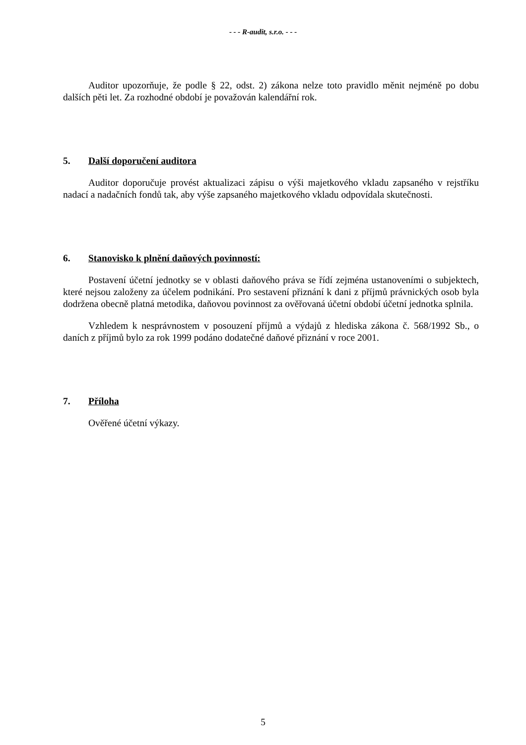- - - R-audit, s.r.o. - - -
Auditor upozorňuje, že podle § 22, odst. 2) zákona nelze toto pravidlo měnit nejméně po dobu dalších pěti let. Za rozhodné období je považován kalendářní rok.
5. Další doporučení auditora
Auditor doporučuje provést aktualizaci zápisu o výši majetkového vkladu zapsaného v rejstříku nadací a nadačních fondů tak, aby výše zapsaného majetkového vkladu odpovídala skutečnosti.
6. Stanovisko k plnění daňových povinností:
Postavení účetní jednotky se v oblasti daňového práva se řídí zejména ustanoveními o subjektech, které nejsou založeny za účelem podnikání. Pro sestavení přiznání k dani z příjmů právnických osob byla dodržena obecně platná metodika, daňovou povinnost za ověřovaná účetní období účetní jednotka splnila.
Vzhledem k nesprávnostem v posouzení příjmů a výdajů z hlediska zákona č. 568/1992 Sb., o daních z příjmů bylo za rok 1999 podáno dodatečné daňové přiznání v roce 2001.
7. Příloha
Ověřené účetní výkazy.
5